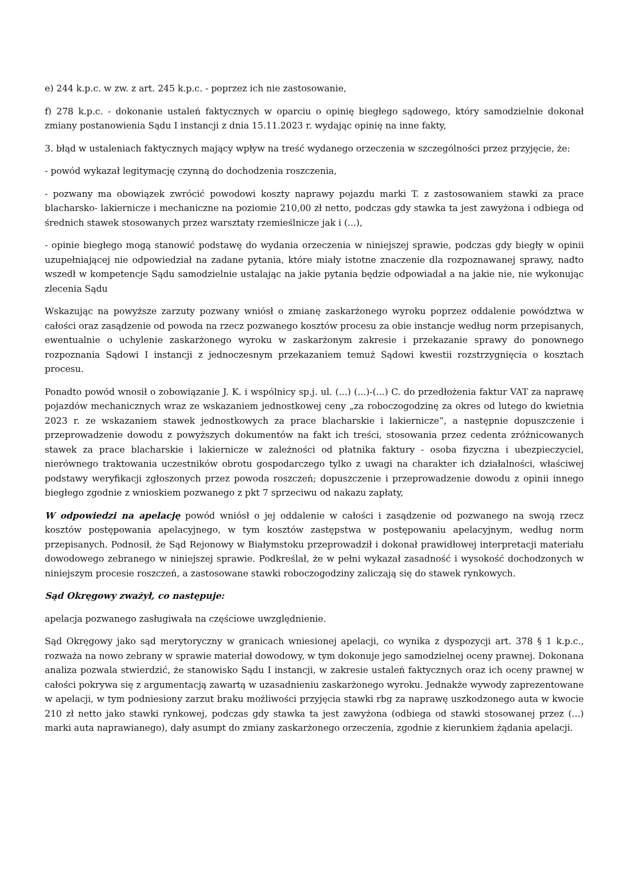e) 244 k.p.c. w zw. z art. 245 k.p.c. - poprzez ich nie zastosowanie,
f) 278 k.p.c. - dokonanie ustaleń faktycznych w oparciu o opinię biegłego sądowego, który samodzielnie dokonał zmiany postanowienia Sądu I instancji z dnia 15.11.2023 r. wydając opinię na inne fakty,
3. błąd w ustaleniach faktycznych mający wpływ na treść wydanego orzeczenia w szczególności przez przyjęcie, że:
- powód wykazał legitymację czynną do dochodzenia roszczenia,
- pozwany ma obowiązek zwrócić powodowi koszty naprawy pojazdu marki T. z zastosowaniem stawki za prace blacharsko- lakiernicze i mechaniczne na poziomie 210,00 zł netto, podczas gdy stawka ta jest zawyżona i odbiega od średnich stawek stosowanych przez warsztaty rzemieślnicze jak i (...),
- opinie biegłego mogą stanowić podstawę do wydania orzeczenia w niniejszej sprawie, podczas gdy biegły w opinii uzupełniającej nie odpowiedział na zadane pytania, które miały istotne znaczenie dla rozpoznawanej sprawy, nadto wszedł w kompetencje Sądu samodzielnie ustalając na jakie pytania będzie odpowiadał a na jakie nie, nie wykonując zlecenia Sądu
Wskazując na powyższe zarzuty pozwany wniósł o zmianę zaskarżonego wyroku poprzez oddalenie powództwa w całości oraz zasądzenie od powoda na rzecz pozwanego kosztów procesu za obie instancje według norm przepisanych, ewentualnie o uchylenie zaskarżonego wyroku w zaskarżonym zakresie i przekazanie sprawy do ponownego rozpoznania Sądowi I instancji z jednoczesnym przekazaniem temuż Sądowi kwestii rozstrzygnięcia o kosztach procesu.
Ponadto powód wnosił o zobowiązanie J. K. i wspólnicy sp.j. ul. (...) (...)-(...) C. do przedłożenia faktur VAT za naprawę pojazdów mechanicznych wraz ze wskazaniem jednostkowej ceny „za roboczogodzinę za okres od lutego do kwietnia 2023 r. ze wskazaniem stawek jednostkowych za prace blacharskie i lakiernicze”, a następnie dopuszczenie i przeprowadzenie dowodu z powyższych dokumentów na fakt ich treści, stosowania przez cedenta zróżnicowanych stawek za prace blacharskie i lakiernicze w zależności od płatnika faktury - osoba fizyczna i ubezpieczyciel, nierównego traktowania uczestników obrotu gospodarczego tylko z uwagi na charakter ich działalności, właściwej podstawy weryfikacji zgłoszonych przez powoda roszczeń; dopuszczenie i przeprowadzenie dowodu z opinii innego biegłego zgodnie z wnioskiem pozwanego z pkt 7 sprzeciwu od nakazu zapłaty,
W odpowiedzi na apelację powód wniósł o jej oddalenie w całości i zasądzenie od pozwanego na swoją rzecz kosztów postępowania apelacyjnego, w tym kosztów zastępstwa w postępowaniu apelacyjnym, według norm przepisanych. Podnosił, że Sąd Rejonowy w Białymstoku przeprowadził i dokonał prawidłowej interpretacji materiału dowodowego zebranego w niniejszej sprawie. Podkreślał, że w pełni wykazał zasadność i wysokość dochodzonych w niniejszym procesie roszczeń, a zastosowane stawki roboczogodziny zaliczają się do stawek rynkowych.
Sąd Okręgowy zważył, co następuje:
apelacja pozwanego zasługiwała na częściowe uwzględnienie.
Sąd Okręgowy jako sąd merytoryczny w granicach wniesionej apelacji, co wynika z dyspozycji art. 378 § 1 k.p.c., rozważa na nowo zebrany w sprawie materiał dowodowy, w tym dokonuje jego samodzielnej oceny prawnej. Dokonana analiza pozwala stwierdzić, że stanowisko Sądu I instancji, w zakresie ustaleń faktycznych oraz ich oceny prawnej w całości pokrywa się z argumentacją zawartą w uzasadnieniu zaskarżonego wyroku. Jednakże wywody zaprezentowane w apelacji, w tym podniesiony zarzut braku możliwości przyjęcia stawki rbg za naprawę uszkodzonego auta w kwocie 210 zł netto jako stawki rynkowej, podczas gdy stawka ta jest zawyżona (odbiega od stawki stosowanej przez (...) marki auta naprawianego), dały asumpt do zmiany zaskarżonego orzeczenia, zgodnie z kierunkiem żądania apelacji.